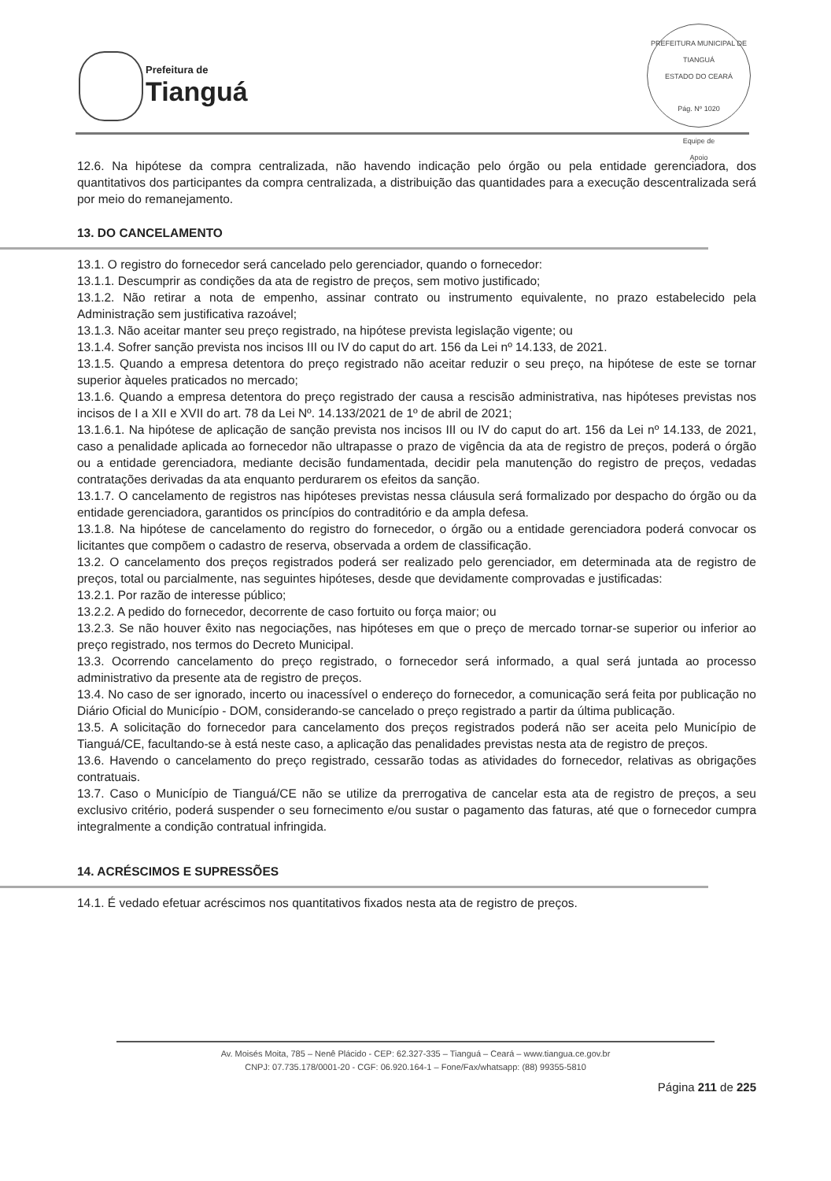Prefeitura de
Tianguá
PREFEITURA MUNICIPAL DE TIANGUÁ
ESTADO DO CEARÁ
Pág. Nº 1020
Equipe de
Apoio
12.6. Na hipótese da compra centralizada, não havendo indicação pelo órgão ou pela entidade gerenciadora, dos quantitativos dos participantes da compra centralizada, a distribuição das quantidades para a execução descentralizada será por meio do remanejamento.
13. DO CANCELAMENTO
13.1. O registro do fornecedor será cancelado pelo gerenciador, quando o fornecedor:
13.1.1. Descumprir as condições da ata de registro de preços, sem motivo justificado;
13.1.2. Não retirar a nota de empenho, assinar contrato ou instrumento equivalente, no prazo estabelecido pela Administração sem justificativa razoável;
13.1.3. Não aceitar manter seu preço registrado, na hipótese prevista legislação vigente; ou
13.1.4. Sofrer sanção prevista nos incisos III ou IV do caput do art. 156 da Lei nº 14.133, de 2021.
13.1.5. Quando a empresa detentora do preço registrado não aceitar reduzir o seu preço, na hipótese de este se tornar superior àqueles praticados no mercado;
13.1.6. Quando a empresa detentora do preço registrado der causa a rescisão administrativa, nas hipóteses previstas nos incisos de I a XII e XVII do art. 78 da Lei Nº. 14.133/2021 de 1º de abril de 2021;
13.1.6.1. Na hipótese de aplicação de sanção prevista nos incisos III ou IV do caput do art. 156 da Lei nº 14.133, de 2021, caso a penalidade aplicada ao fornecedor não ultrapasse o prazo de vigência da ata de registro de preços, poderá o órgão ou a entidade gerenciadora, mediante decisão fundamentada, decidir pela manutenção do registro de preços, vedadas contratações derivadas da ata enquanto perdurarem os efeitos da sanção.
13.1.7. O cancelamento de registros nas hipóteses previstas nessa cláusula será formalizado por despacho do órgão ou da entidade gerenciadora, garantidos os princípios do contraditório e da ampla defesa.
13.1.8. Na hipótese de cancelamento do registro do fornecedor, o órgão ou a entidade gerenciadora poderá convocar os licitantes que compõem o cadastro de reserva, observada a ordem de classificação.
13.2. O cancelamento dos preços registrados poderá ser realizado pelo gerenciador, em determinada ata de registro de preços, total ou parcialmente, nas seguintes hipóteses, desde que devidamente comprovadas e justificadas:
13.2.1. Por razão de interesse público;
13.2.2. A pedido do fornecedor, decorrente de caso fortuito ou força maior; ou
13.2.3. Se não houver êxito nas negociações, nas hipóteses em que o preço de mercado tornar-se superior ou inferior ao preço registrado, nos termos do Decreto Municipal.
13.3. Ocorrendo cancelamento do preço registrado, o fornecedor será informado, a qual será juntada ao processo administrativo da presente ata de registro de preços.
13.4. No caso de ser ignorado, incerto ou inacessível o endereço do fornecedor, a comunicação será feita por publicação no Diário Oficial do Município - DOM, considerando-se cancelado o preço registrado a partir da última publicação.
13.5. A solicitação do fornecedor para cancelamento dos preços registrados poderá não ser aceita pelo Município de Tianguá/CE, facultando-se à está neste caso, a aplicação das penalidades previstas nesta ata de registro de preços.
13.6. Havendo o cancelamento do preço registrado, cessarão todas as atividades do fornecedor, relativas as obrigações contratuais.
13.7. Caso o Município de Tianguá/CE não se utilize da prerrogativa de cancelar esta ata de registro de preços, a seu exclusivo critério, poderá suspender o seu fornecimento e/ou sustar o pagamento das faturas, até que o fornecedor cumpra integralmente a condição contratual infringida.
14. ACRÉSCIMOS E SUPRESSÕES
14.1. É vedado efetuar acréscimos nos quantitativos fixados nesta ata de registro de preços.
Av. Moisés Moita, 785 – Nenê Plácido - CEP: 62.327-335 – Tianguá – Ceará – www.tiangua.ce.gov.br
CNPJ: 07.735.178/0001-20 - CGF: 06.920.164-1 – Fone/Fax/whatsapp: (88) 99355-5810
Página 211 de 225